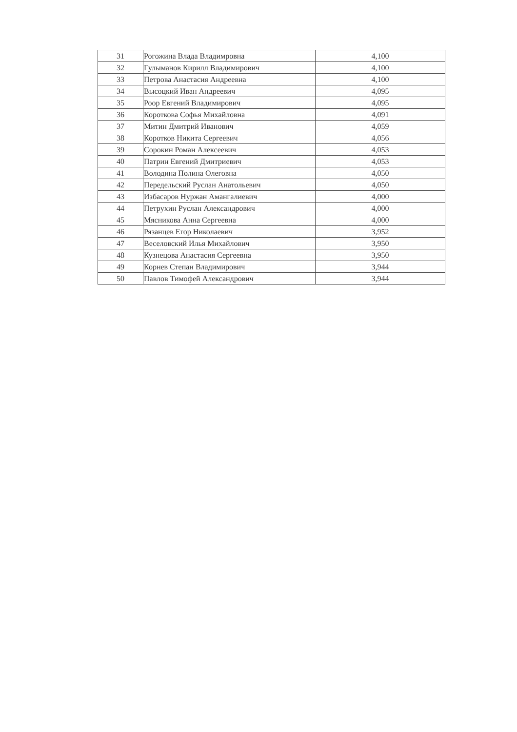| 31 | Рогожина Влада Владимровна | 4,100 |
| 32 | Гулыманов Кирилл Владимирович | 4,100 |
| 33 | Петрова Анастасия Андреевна | 4,100 |
| 34 | Высоцкий Иван Андреевич | 4,095 |
| 35 | Роор Евгений Владимирович | 4,095 |
| 36 | Короткова Софья Михайловна | 4,091 |
| 37 | Митин Дмитрий Иванович | 4,059 |
| 38 | Коротков Никита Сергеевич | 4,056 |
| 39 | Сорокин Роман Алексеевич | 4,053 |
| 40 | Патрин Евгений Дмитриевич | 4,053 |
| 41 | Володина Полина Олеговна | 4,050 |
| 42 | Передельский Руслан Анатольевич | 4,050 |
| 43 | Избасаров Нуржан Амангалиевич | 4,000 |
| 44 | Петрухин Руслан Александрович | 4,000 |
| 45 | Мясникова Анна Сергеевна | 4,000 |
| 46 | Рязанцев Егор Николаевич | 3,952 |
| 47 | Веселовский Илья Михайлович | 3,950 |
| 48 | Кузнецова Анастасия Сергеевна | 3,950 |
| 49 | Корнев Степан Владимирович | 3,944 |
| 50 | Павлов Тимофей Александрович | 3,944 |